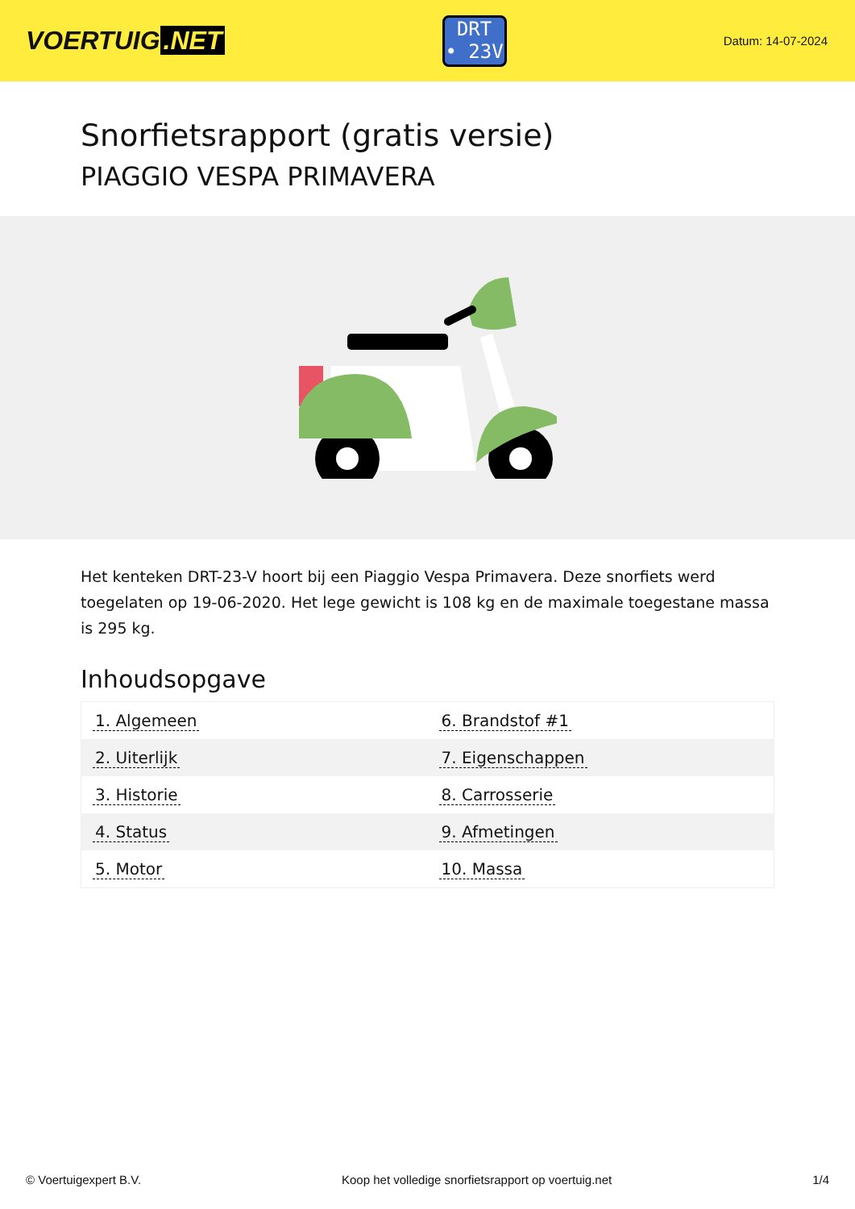VOERTUIG.NET
DRT
• 23V
Datum: 14-07-2024
Snorfietsrapport (gratis versie)
PIAGGIO VESPA PRIMAVERA
Het kenteken DRT-23-V hoort bij een Piaggio Vespa Primavera. Deze snorfiets werd toegelaten op 19-06-2020. Het lege gewicht is 108 kg en de maximale toegestane massa is 295 kg.
Inhoudsopgave
| 1. Algemeen | 6. Brandstof #1 |
| 2. Uiterlijk | 7. Eigenschappen |
| 3. Historie | 8. Carrosserie |
| 4. Status | 9. Afmetingen |
| 5. Motor | 10. Massa |
© Voertuigexpert B.V. Koop het volledige snorfietsrapport op voertuig.net 1/4